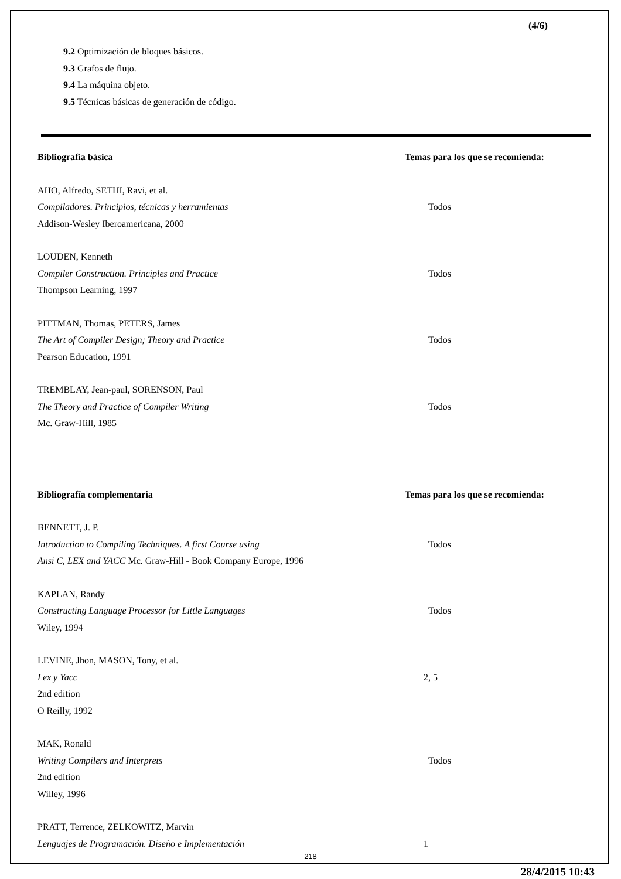(4/6)
9.2 Optimización de bloques básicos.
9.3 Grafos de flujo.
9.4 La máquina objeto.
9.5 Técnicas básicas de generación de código.
Bibliografía básica Temas para los que se recomienda:
AHO, Alfredo, SETHI, Ravi, et al.
Compiladores. Principios, técnicas y herramientas Todos
Addison-Wesley Iberoamericana, 2000
LOUDEN, Kenneth
Compiler Construction. Principles and Practice Todos
Thompson Learning, 1997
PITTMAN, Thomas, PETERS, James
The Art of Compiler Design; Theory and Practice Todos
Pearson Education, 1991
TREMBLAY, Jean-paul, SORENSON, Paul
The Theory and Practice of Compiler Writing Todos
Mc. Graw-Hill, 1985
Bibliografía complementaria Temas para los que se recomienda:
BENNETT, J. P.
Introduction to Compiling Techniques. A first Course using Todos
Ansi C, LEX and YACC Mc. Graw-Hill - Book Company Europe, 1996
KAPLAN, Randy
Constructing Language Processor for Little Languages Todos
Wiley, 1994
LEVINE, Jhon, MASON, Tony, et al.
Lex y Yacc 2, 5
2nd edition
O Reilly, 1992
MAK, Ronald
Writing Compilers and Interprets Todos
2nd edition
Willey, 1996
PRATT, Terrence, ZELKOWITZ, Marvin
Lenguajes de Programación. Diseño e Implementación 1
218
28/4/2015 10:43